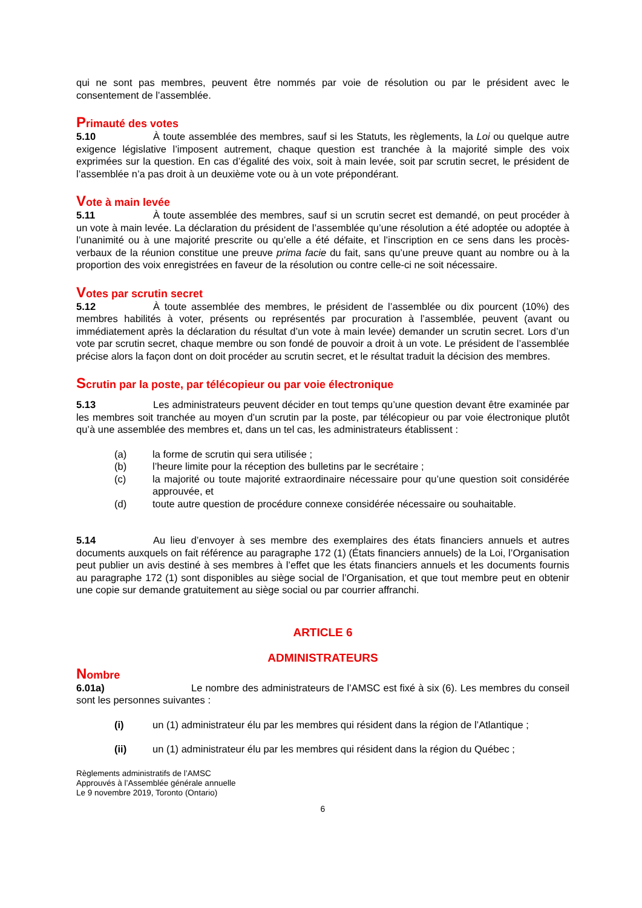qui ne sont pas membres, peuvent être nommés par voie de résolution ou par le président avec le consentement de l’assemblée.
Primauté des votes
5.10 À toute assemblée des membres, sauf si les Statuts, les règlements, la Loi ou quelque autre exigence législative l’imposent autrement, chaque question est tranchée à la majorité simple des voix exprimées sur la question. En cas d’égalité des voix, soit à main levée, soit par scrutin secret, le président de l’assemblée n’a pas droit à un deuxième vote ou à un vote prépondérant.
Vote à main levée
5.11 À toute assemblée des membres, sauf si un scrutin secret est demandé, on peut procéder à un vote à main levée. La déclaration du président de l’assemblée qu’une résolution a été adoptée ou adoptée à l’unanimité ou à une majorité prescrite ou qu’elle a été défaite, et l’inscription en ce sens dans les procès-verbaux de la réunion constitue une preuve prima facie du fait, sans qu’une preuve quant au nombre ou à la proportion des voix enregistrées en faveur de la résolution ou contre celle-ci ne soit nécessaire.
Votes par scrutin secret
5.12 À toute assemblée des membres, le président de l’assemblée ou dix pourcent (10%) des membres habilités à voter, présents ou représentés par procuration à l’assemblée, peuvent (avant ou immédiatement après la déclaration du résultat d’un vote à main levée) demander un scrutin secret. Lors d’un vote par scrutin secret, chaque membre ou son fondé de pouvoir a droit à un vote. Le président de l’assemblée précise alors la façon dont on doit procéder au scrutin secret, et le résultat traduit la décision des membres.
Scrutin par la poste, par télécopieur ou par voie électronique
5.13 Les administrateurs peuvent décider en tout temps qu’une question devant être examinée par les membres soit tranchée au moyen d’un scrutin par la poste, par télécopieur ou par voie électronique plutôt qu’à une assemblée des membres et, dans un tel cas, les administrateurs établissent :
(a) la forme de scrutin qui sera utilisée ;
(b) l’heure limite pour la réception des bulletins par le secrétaire ;
(c) la majorité ou toute majorité extraordinaire nécessaire pour qu’une question soit considérée approuvée, et
(d) toute autre question de procédure connexe considérée nécessaire ou souhaitable.
5.14 Au lieu d’envoyer à ses membre des exemplaires des états financiers annuels et autres documents auxquels on fait référence au paragraphe 172 (1) (États financiers annuels) de la Loi, l’Organisation peut publier un avis destiné à ses membres à l’effet que les états financiers annuels et les documents fournis au paragraphe 172 (1) sont disponibles au siège social de l’Organisation, et que tout membre peut en obtenir une copie sur demande gratuitement au siège social ou par courrier affranchi.
ARTICLE 6
ADMINISTRATEURS
Nombre
6.01a) Le nombre des administrateurs de l’AMSC est fixé à six (6). Les membres du conseil sont les personnes suivantes :
(i) un (1) administrateur élu par les membres qui résident dans la région de l’Atlantique ;
(ii) un (1) administrateur élu par les membres qui résident dans la région du Québec ;
Règlements administratifs de l’AMSC
Approuvés à l’Assemblée générale annuelle
Le 9 novembre 2019, Toronto (Ontario)
6